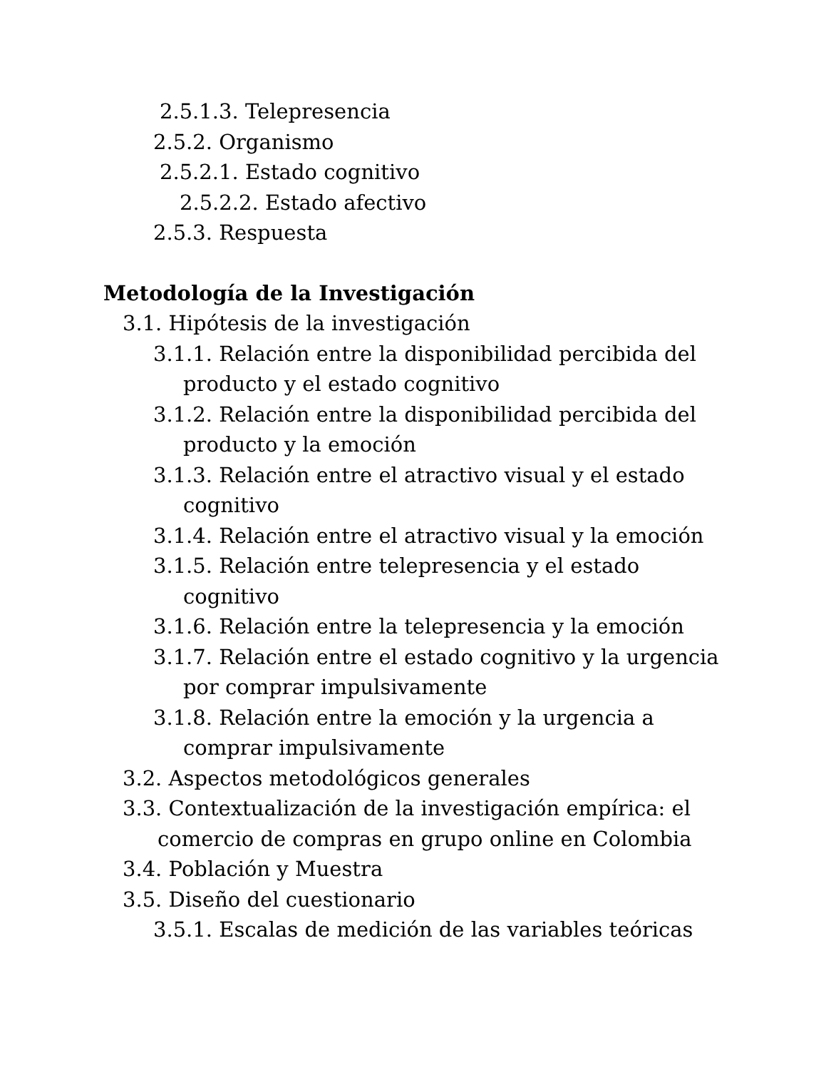2.5.1.3. Telepresencia
2.5.2. Organismo
2.5.2.1. Estado cognitivo
2.5.2.2. Estado afectivo
2.5.3. Respuesta
Metodología de la Investigación
3.1. Hipótesis de la investigación
3.1.1. Relación entre la disponibilidad percibida del
producto y el estado cognitivo
3.1.2. Relación entre la disponibilidad percibida del
producto y la emoción
3.1.3. Relación entre el atractivo visual y el estado
cognitivo
3.1.4. Relación entre el atractivo visual y la emoción
3.1.5. Relación entre telepresencia y el estado
cognitivo
3.1.6. Relación entre la telepresencia y la emoción
3.1.7. Relación entre el estado cognitivo y la urgencia
por comprar impulsivamente
3.1.8. Relación entre la emoción y la urgencia a
comprar impulsivamente
3.2. Aspectos metodológicos generales
3.3. Contextualización de la investigación empírica: el
comercio de compras en grupo online en Colombia
3.4. Población y Muestra
3.5. Diseño del cuestionario
3.5.1. Escalas de medición de las variables teóricas